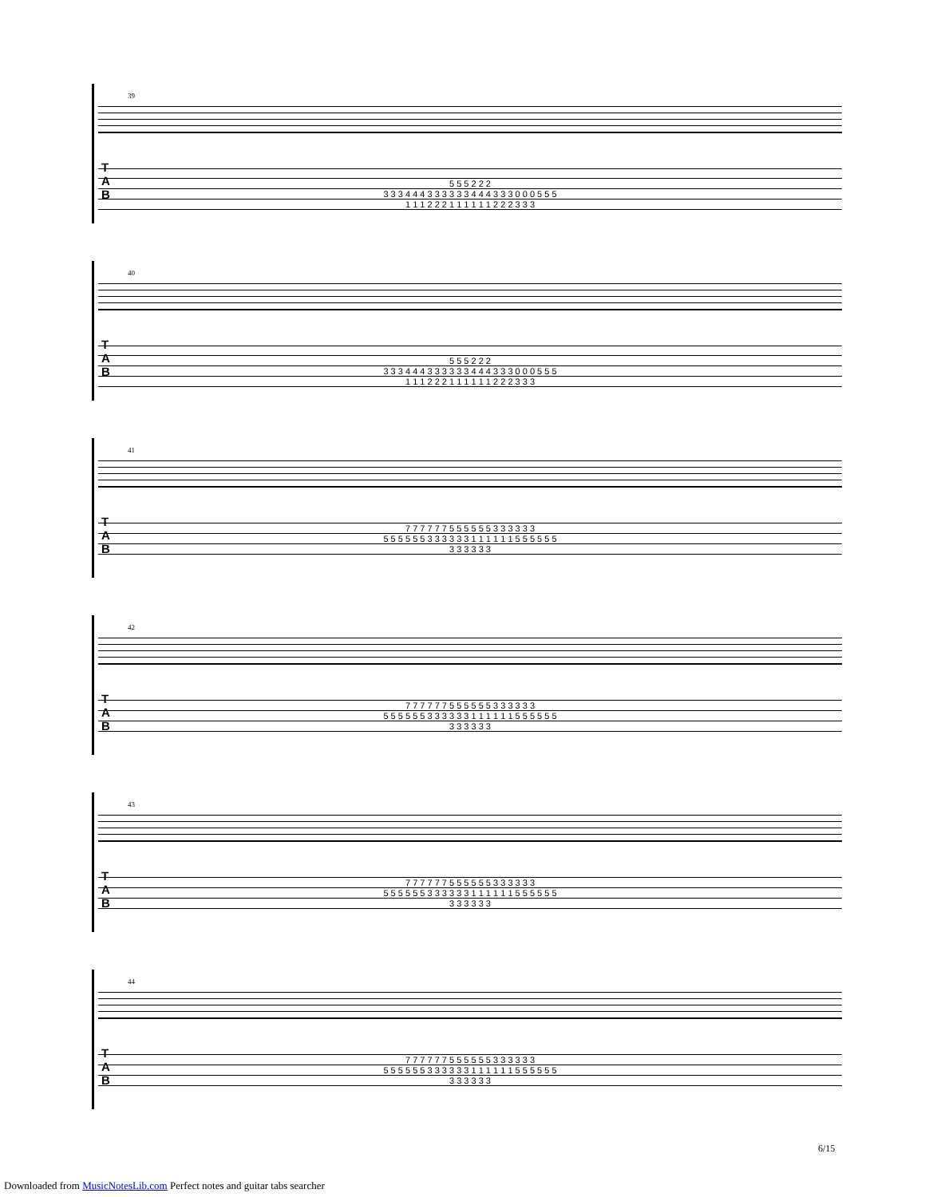39
T
A
B
| 5 5 5 2 2 2 |
| 3 3 3 4 4 4 3 3 3 3 3 3 4 4 4 3 3 3 0 0 0 5 5 5 |
| 1 1 1 2 2 2 1 1 1 1 1 1 2 2 2 3 3 3 |
40
T
A
B
| 5 5 5 2 2 2 |
| 3 3 3 4 4 4 3 3 3 3 3 3 4 4 4 3 3 3 0 0 0 5 5 5 |
| 1 1 1 2 2 2 1 1 1 1 1 1 2 2 2 3 3 3 |
41
T
A
B
| 7 7 7 7 7 7 5 5 5 5 5 5 3 3 3 3 3 3 |
| 5 5 5 5 5 5 3 3 3 3 3 3 1 1 1 1 1 1 5 5 5 5 5 5 |
| 3 3 3 3 3 3 |
42
T
A
B
| 7 7 7 7 7 7 5 5 5 5 5 5 3 3 3 3 3 3 |
| 5 5 5 5 5 5 3 3 3 3 3 3 1 1 1 1 1 1 5 5 5 5 5 5 |
| 3 3 3 3 3 3 |
43
T
A
B
| 7 7 7 7 7 7 5 5 5 5 5 5 3 3 3 3 3 3 |
| 5 5 5 5 5 5 3 3 3 3 3 3 1 1 1 1 1 1 5 5 5 5 5 5 |
| 3 3 3 3 3 3 |
44
T
A
B
| 7 7 7 7 7 7 5 5 5 5 5 5 3 3 3 3 3 3 |
| 5 5 5 5 5 5 3 3 3 3 3 3 1 1 1 1 1 1 5 5 5 5 5 5 |
| 3 3 3 3 3 3 |
6/15
Downloaded from MusicNotesLib.com Perfect notes and guitar tabs searcher